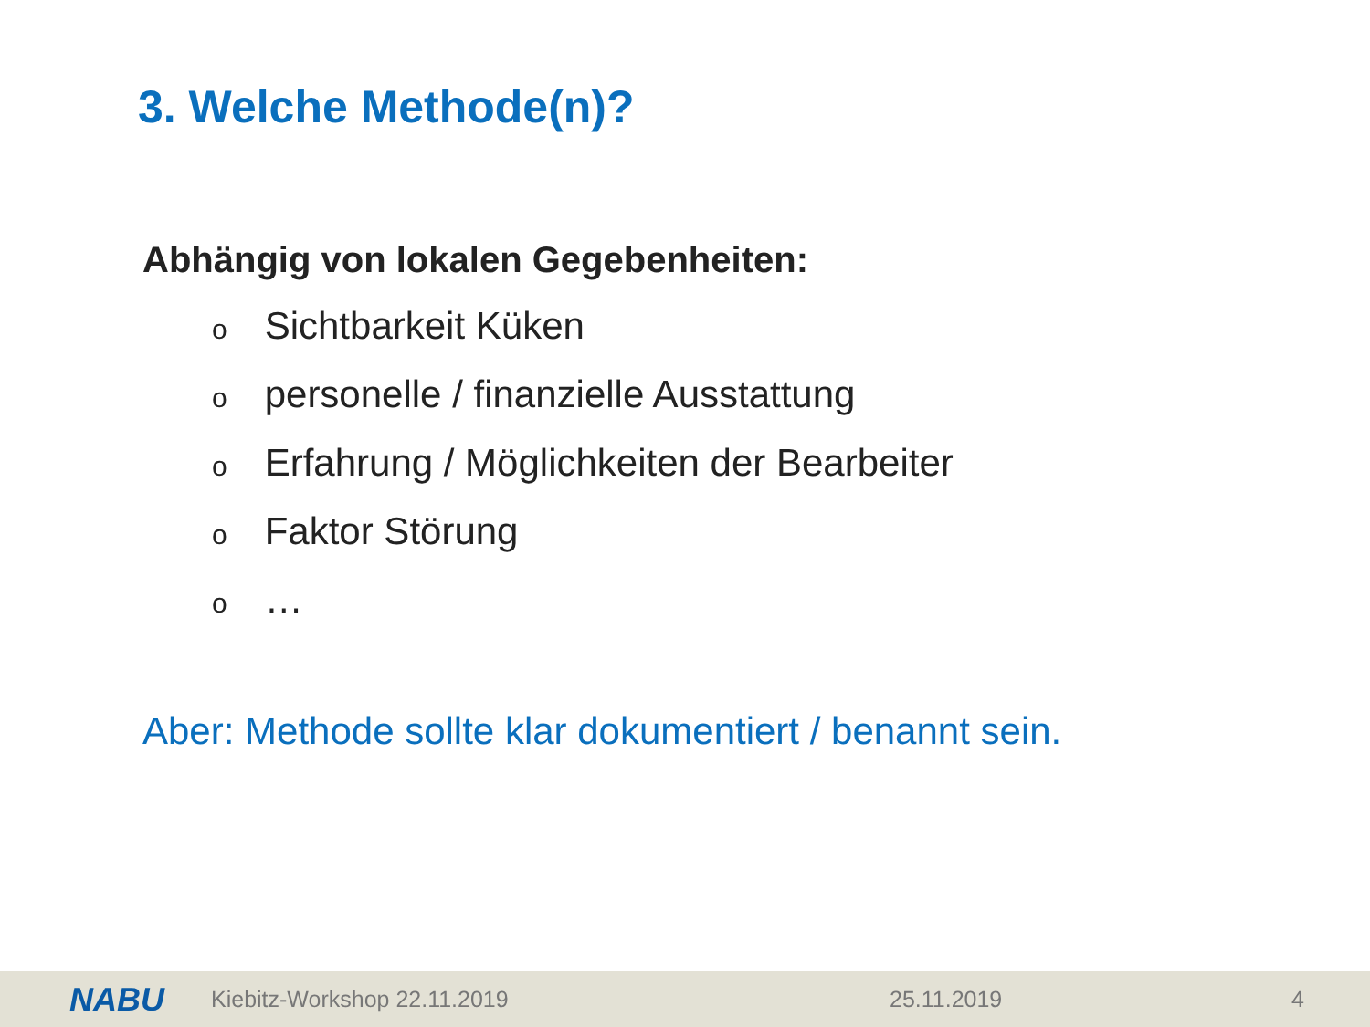3. Welche Methode(n)?
Abhängig von lokalen Gegebenheiten:
o Sichtbarkeit Küken
o personelle / finanzielle Ausstattung
o Erfahrung / Möglichkeiten der Bearbeiter
o Faktor Störung
o …
Aber: Methode sollte klar dokumentiert / benannt sein.
NABU Kiebitz-Workshop 22.11.2019 25.11.2019 4